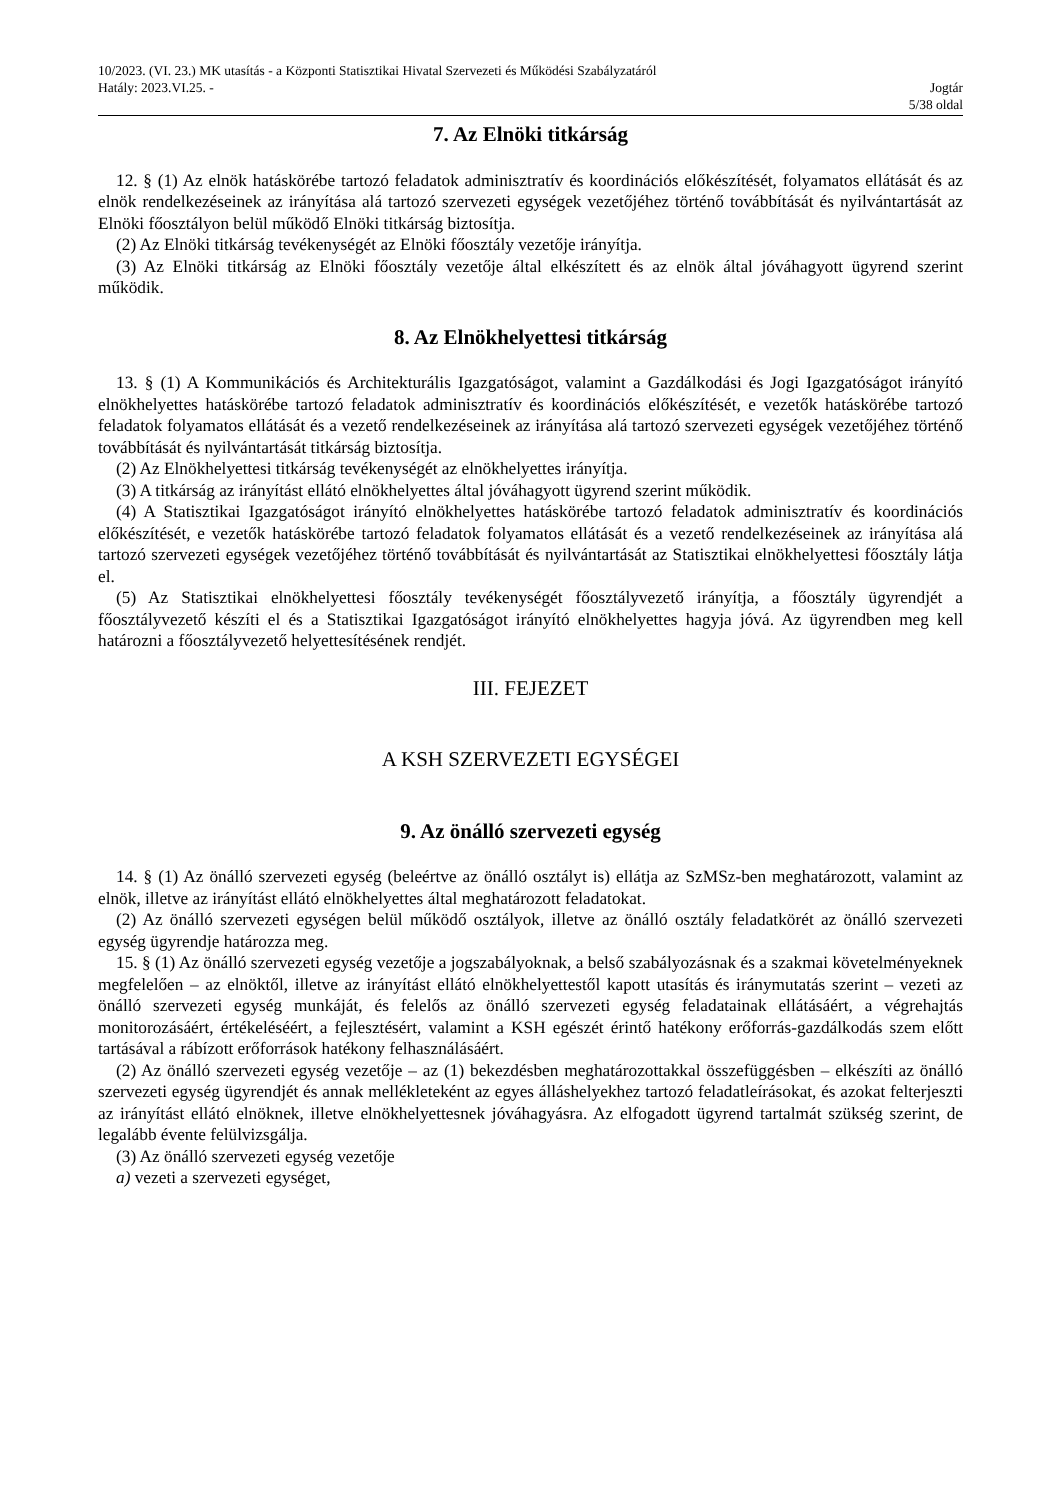10/2023. (VI. 23.) MK utasítás - a Központi Statisztikai Hivatal Szervezeti és Működési Szabályzatáról
Hatály: 2023.VI.25. - Jogtár
5/38 oldal
7. Az Elnöki titkárság
12. § (1) Az elnök hatáskörébe tartozó feladatok adminisztratív és koordinációs előkészítését, folyamatos ellátását és az elnök rendelkezéseinek az irányítása alá tartozó szervezeti egységek vezetőjéhez történő továbbítását és nyilvántartását az Elnöki főosztályon belül működő Elnöki titkárság biztosítja.
(2) Az Elnöki titkárság tevékenységét az Elnöki főosztály vezetője irányítja.
(3) Az Elnöki titkárság az Elnöki főosztály vezetője által elkészített és az elnök által jóváhagyott ügyrend szerint működik.
8. Az Elnökhelyettesi titkárság
13. § (1) A Kommunikációs és Architekturális Igazgatóságot, valamint a Gazdálkodási és Jogi Igazgatóságot irányító elnökhelyettes hatáskörébe tartozó feladatok adminisztratív és koordinációs előkészítését, e vezetők hatáskörébe tartozó feladatok folyamatos ellátását és a vezető rendelkezéseinek az irányítása alá tartozó szervezeti egységek vezetőjéhez történő továbbítását és nyilvántartását titkárság biztosítja.
(2) Az Elnökhelyettesi titkárság tevékenységét az elnökhelyettes irányítja.
(3) A titkárság az irányítást ellátó elnökhelyettes által jóváhagyott ügyrend szerint működik.
(4) A Statisztikai Igazgatóságot irányító elnökhelyettes hatáskörébe tartozó feladatok adminisztratív és koordinációs előkészítését, e vezetők hatáskörébe tartozó feladatok folyamatos ellátását és a vezető rendelkezéseinek az irányítása alá tartozó szervezeti egységek vezetőjéhez történő továbbítását és nyilvántartását az Statisztikai elnökhelyettesi főosztály látja el.
(5) Az Statisztikai elnökhelyettesi főosztály tevékenységét főosztályvezető irányítja, a főosztály ügyrendjét a főosztályvezető készíti el és a Statisztikai Igazgatóságot irányító elnökhelyettes hagyja jóvá. Az ügyrendben meg kell határozni a főosztályvezető helyettesítésének rendjét.
III. FEJEZET
A KSH SZERVEZETI EGYSÉGEI
9. Az önálló szervezeti egység
14. § (1) Az önálló szervezeti egység (beleértve az önálló osztályt is) ellátja az SzMSz-ben meghatározott, valamint az elnök, illetve az irányítást ellátó elnökhelyettes által meghatározott feladatokat.
(2) Az önálló szervezeti egységen belül működő osztályok, illetve az önálló osztály feladatkörét az önálló szervezeti egység ügyrendje határozza meg.
15. § (1) Az önálló szervezeti egység vezetője a jogszabályoknak, a belső szabályozásnak és a szakmai követelményeknek megfelelően – az elnöktől, illetve az irányítást ellátó elnökhelyettestől kapott utasítás és iránymutatás szerint – vezeti az önálló szervezeti egység munkáját, és felelős az önálló szervezeti egység feladatainak ellátásáért, a végrehajtás monitorozásáért, értékeléséért, a fejlesztésért, valamint a KSH egészét érintő hatékony erőforrás-gazdálkodás szem előtt tartásával a rábízott erőforrások hatékony felhasználásáért.
(2) Az önálló szervezeti egység vezetője – az (1) bekezdésben meghatározottakkal összefüggésben – elkészíti az önálló szervezeti egység ügyrendjét és annak mellékleteként az egyes álláshelyekhez tartozó feladatleírásokat, és azokat felterjeszti az irányítást ellátó elnöknek, illetve elnökhelyettesnek jóváhagyásra. Az elfogadott ügyrend tartalmát szükség szerint, de legalább évente felülvizsgálja.
(3) Az önálló szervezeti egység vezetője
a) vezeti a szervezeti egységet,